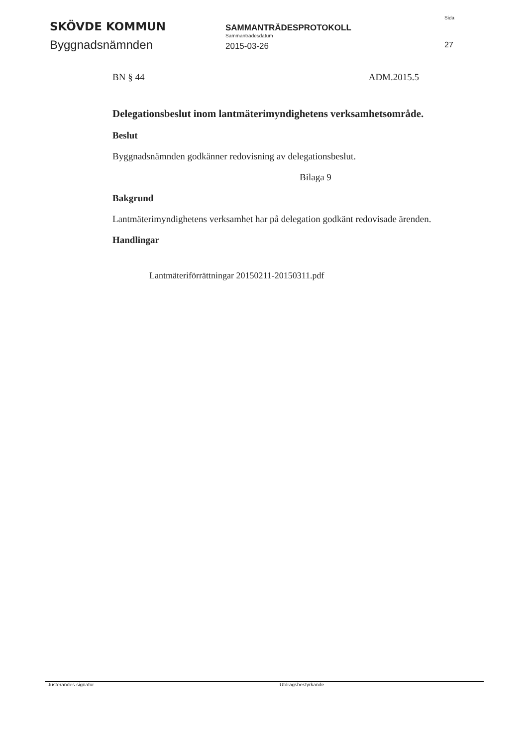SKÖVDE KOMMUN
Byggnadsnämnden
SAMMANTRÄDESPROTOKOLL
Sammanträdesdatum
2015-03-26
Sida
27
BN § 44 ADM.2015.5
Delegationsbeslut inom lantmäterimyndighetens verksamhetsområde.
Beslut
Byggnadsnämnden godkänner redovisning av delegationsbeslut.
Bilaga 9
Bakgrund
Lantmäterimyndighetens verksamhet har på delegation godkänt redovisade ärenden.
Handlingar
Lantmäteriförrättningar 20150211-20150311.pdf
Justerandes signatur Utdragsbestyrkande